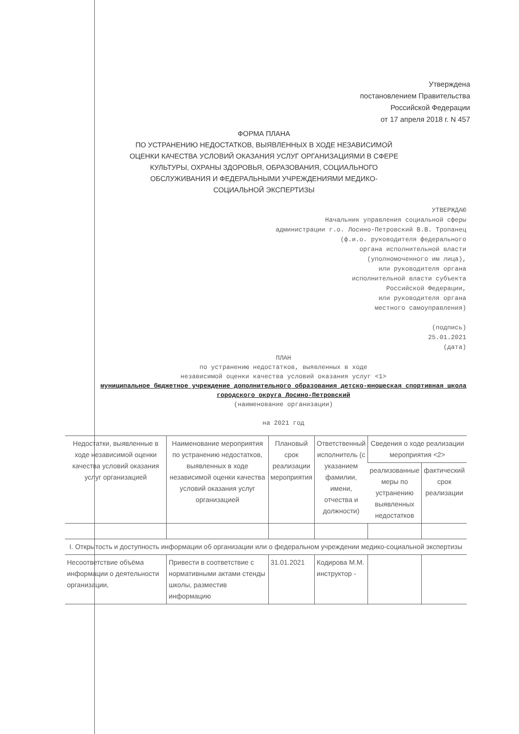Утверждена
постановлением Правительства
Российской Федерации
от 17 апреля 2018 г. N 457
ФОРМА ПЛАНА
ПО УСТРАНЕНИЮ НЕДОСТАТКОВ, ВЫЯВЛЕННЫХ В ХОДЕ НЕЗАВИСИМОЙ ОЦЕНКИ КАЧЕСТВА УСЛОВИЙ ОКАЗАНИЯ УСЛУГ ОРГАНИЗАЦИЯМИ В СФЕРЕ КУЛЬТУРЫ, ОХРАНЫ ЗДОРОВЬЯ, ОБРАЗОВАНИЯ, СОЦИАЛЬНОГО ОБСЛУЖИВАНИЯ И ФЕДЕРАЛЬНЫМИ УЧРЕЖДЕНИЯМИ МЕДИКО-СОЦИАЛЬНОЙ ЭКСПЕРТИЗЫ
УТВЕРЖДАЮ
Начальник управления социальной сферы
администрации г.о. Лосино-Петровский В.В. Тропанец
(ф.и.о. руководителя федерального
органа исполнительной власти
(уполномоченного им лица),
или руководителя органа
исполнительной власти субъекта
Российской Федерации,
или руководителя органа
местного самоуправления)
(подпись)
25.01.2021
(дата)
ПЛАН
по устранению недостатков, выявленных в ходе
независимой оценки качества условий оказания услуг <1>
муниципальное бюджетное учреждение дополнительного образования детско-юношеская спортивная школа городского округа Лосино-Петровский
(наименование организации)
на 2021 год
| Недостатки, выявленные в ходе независимой оценки качества условий оказания услуг организацией | Наименование мероприятия по устранению недостатков, выявленных в ходе независимой оценки качества условий оказания услуг организацией | Плановый срок реализации мероприятия | Ответственный исполнитель (с указанием фамилии, имени, отчества и должности) | Сведения о ходе реализации мероприятия <2> | |
| --- | --- | --- | --- | --- | --- |
| | | | | реализованные меры по устранению выявленных недостатков | фактический срок реализации |
| I. Открытость и доступность информации об организации или о федеральном учреждении медико-социальной экспертизы | | | | | |
| Несоответствие объёма информации о деятельности организации, | Привести в соответствие с нормативными актами стенды школы, разместив информацию | 31.01.2021 | Кодирова М.М. инструктор - | | |